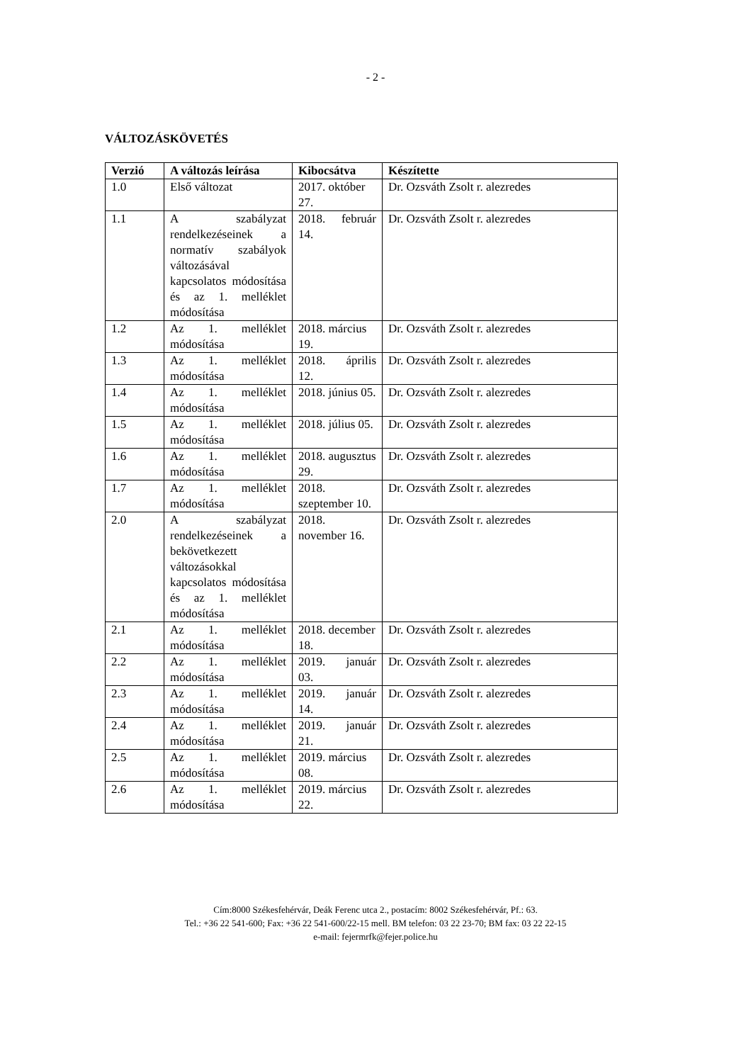- 2 -
VÁLTOZÁSKÖVETÉS
| Verzió | A változás leírása | Kibocsátva | Készítette |
| --- | --- | --- | --- |
| 1.0 | Első változat | 2017. október 27. | Dr. Ozsváth Zsolt r. alezredes |
| 1.1 | A szabályzat rendelkezéseinek a normatív szabályok változásával kapcsolatos módosítása és az 1. melléklet módosítása | 2018. február 14. | Dr. Ozsváth Zsolt r. alezredes |
| 1.2 | Az 1. melléklet módosítása | 2018. március 19. | Dr. Ozsváth Zsolt r. alezredes |
| 1.3 | Az 1. melléklet módosítása | 2018. április 12. | Dr. Ozsváth Zsolt r. alezredes |
| 1.4 | Az 1. melléklet módosítása | 2018. június 05. | Dr. Ozsváth Zsolt r. alezredes |
| 1.5 | Az 1. melléklet módosítása | 2018. július 05. | Dr. Ozsváth Zsolt r. alezredes |
| 1.6 | Az 1. melléklet módosítása | 2018. augusztus 29. | Dr. Ozsváth Zsolt r. alezredes |
| 1.7 | Az 1. melléklet módosítása | 2018. szeptember 10. | Dr. Ozsváth Zsolt r. alezredes |
| 2.0 | A szabályzat rendelkezéseinek a bekövetkezett változásokkal kapcsolatos módosítása és az 1. melléklet módosítása | 2018. november 16. | Dr. Ozsváth Zsolt r. alezredes |
| 2.1 | Az 1. melléklet módosítása | 2018. december 18. | Dr. Ozsváth Zsolt r. alezredes |
| 2.2 | Az 1. melléklet módosítása | 2019. január 03. | Dr. Ozsváth Zsolt r. alezredes |
| 2.3 | Az 1. melléklet módosítása | 2019. január 14. | Dr. Ozsváth Zsolt r. alezredes |
| 2.4 | Az 1. melléklet módosítása | 2019. január 21. | Dr. Ozsváth Zsolt r. alezredes |
| 2.5 | Az 1. melléklet módosítása | 2019. március 08. | Dr. Ozsváth Zsolt r. alezredes |
| 2.6 | Az 1. melléklet módosítása | 2019. március 22. | Dr. Ozsváth Zsolt r. alezredes |
Cím:8000 Székesfehérvár, Deák Ferenc utca 2., postacím: 8002 Székesfehérvár, Pf.: 63.
Tel.: +36 22 541-600; Fax: +36 22 541-600/22-15 mell. BM telefon: 03 22 23-70; BM fax: 03 22 22-15
e-mail: fejermrfk@fejer.police.hu